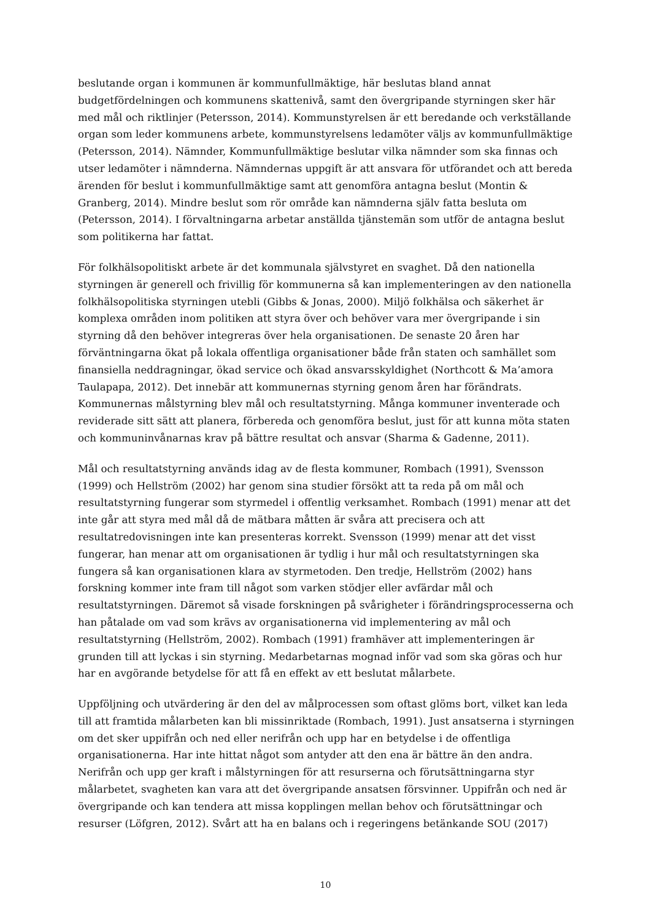beslutande organ i kommunen är kommunfullmäktige, här beslutas bland annat budgetfördelningen och kommunens skattenivå, samt den övergripande styrningen sker här med mål och riktlinjer (Petersson, 2014). Kommunstyrelsen är ett beredande och verkställande organ som leder kommunens arbete, kommunstyrelsens ledamöter väljs av kommunfullmäktige (Petersson, 2014). Nämnder, Kommunfullmäktige beslutar vilka nämnder som ska finnas och utser ledamöter i nämnderna. Nämndernas uppgift är att ansvara för utförandet och att bereda ärenden för beslut i kommunfullmäktige samt att genomföra antagna beslut (Montin & Granberg, 2014). Mindre beslut som rör område kan nämnderna själv fatta besluta om (Petersson, 2014). I förvaltningarna arbetar anställda tjänstemän som utför de antagna beslut som politikerna har fattat.
För folkhälsopolitiskt arbete är det kommunala självstyret en svaghet. Då den nationella styrningen är generell och frivillig för kommunerna så kan implementeringen av den nationella folkhälsopolitiska styrningen utebli (Gibbs & Jonas, 2000). Miljö folkhälsa och säkerhet är komplexa områden inom politiken att styra över och behöver vara mer övergripande i sin styrning då den behöver integreras över hela organisationen. De senaste 20 åren har förväntningarna ökat på lokala offentliga organisationer både från staten och samhället som finansiella neddragningar, ökad service och ökad ansvarsskyldighet (Northcott & Ma’amora Taulapapa, 2012). Det innebär att kommunernas styrning genom åren har förändrats. Kommunernas målstyrning blev mål och resultatstyrning. Många kommuner inventerade och reviderade sitt sätt att planera, förbereda och genomföra beslut, just för att kunna möta staten och kommuninvånarnas krav på bättre resultat och ansvar (Sharma & Gadenne, 2011).
Mål och resultatstyrning används idag av de flesta kommuner, Rombach (1991), Svensson (1999) och Hellström (2002) har genom sina studier försökt att ta reda på om mål och resultatstyrning fungerar som styrmedel i offentlig verksamhet. Rombach (1991) menar att det inte går att styra med mål då de mätbara måtten är svåra att precisera och att resultatredovisningen inte kan presenteras korrekt. Svensson (1999) menar att det visst fungerar, han menar att om organisationen är tydlig i hur mål och resultatstyrningen ska fungera så kan organisationen klara av styrmetoden. Den tredje, Hellström (2002) hans forskning kommer inte fram till något som varken stödjer eller avfärdar mål och resultatstyrningen. Däremot så visade forskningen på svårigheter i förändringsprocesserna och han påtalade om vad som krävs av organisationerna vid implementering av mål och resultatstyrning (Hellström, 2002). Rombach (1991) framhäver att implementeringen är grunden till att lyckas i sin styrning. Medarbetarnas mognad inför vad som ska göras och hur har en avgörande betydelse för att få en effekt av ett beslutat målarbete.
Uppföljning och utvärdering är den del av målprocessen som oftast glöms bort, vilket kan leda till att framtida målarbeten kan bli missinriktade (Rombach, 1991). Just ansatserna i styrningen om det sker uppifrån och ned eller nerifrån och upp har en betydelse i de offentliga organisationerna. Har inte hittat något som antyder att den ena är bättre än den andra. Nerifrån och upp ger kraft i målstyrningen för att resurserna och förutsättningarna styr målarbetet, svagheten kan vara att det övergripande ansatsen försvinner. Uppifrån och ned är övergripande och kan tendera att missa kopplingen mellan behov och förutsättningar och resurser (Löfgren, 2012). Svårt att ha en balans och i regeringens betänkande SOU (2017)
10